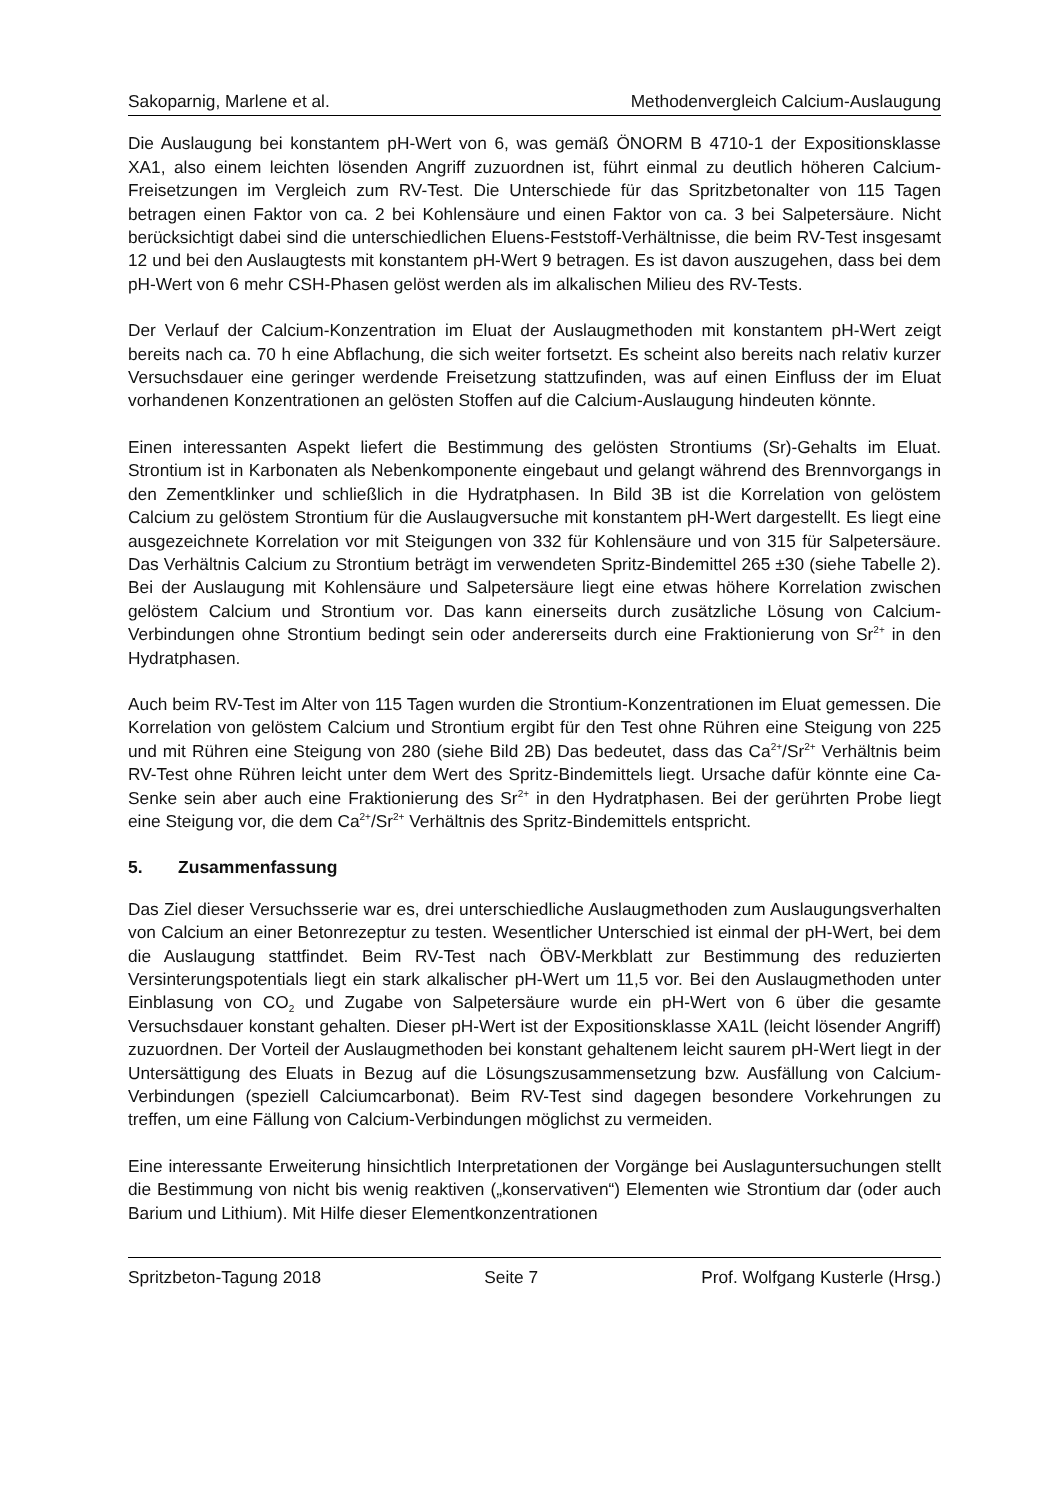Sakoparnig, Marlene et al. Methodenvergleich Calcium-Auslaugung
Die Auslaugung bei konstantem pH-Wert von 6, was gemäß ÖNORM B 4710-1 der Expositionsklasse XA1, also einem leichten lösenden Angriff zuzuordnen ist, führt einmal zu deutlich höheren Calcium-Freisetzungen im Vergleich zum RV-Test. Die Unterschiede für das Spritzbetonalter von 115 Tagen betragen einen Faktor von ca. 2 bei Kohlensäure und einen Faktor von ca. 3 bei Salpetersäure. Nicht berücksichtigt dabei sind die unterschiedlichen Eluens-Feststoff-Verhältnisse, die beim RV-Test insgesamt 12 und bei den Auslaugtests mit konstantem pH-Wert 9 betragen. Es ist davon auszugehen, dass bei dem pH-Wert von 6 mehr CSH-Phasen gelöst werden als im alkalischen Milieu des RV-Tests.
Der Verlauf der Calcium-Konzentration im Eluat der Auslaugmethoden mit konstantem pH-Wert zeigt bereits nach ca. 70 h eine Abflachung, die sich weiter fortsetzt. Es scheint also bereits nach relativ kurzer Versuchsdauer eine geringer werdende Freisetzung stattzufinden, was auf einen Einfluss der im Eluat vorhandenen Konzentrationen an gelösten Stoffen auf die Calcium-Auslaugung hindeuten könnte.
Einen interessanten Aspekt liefert die Bestimmung des gelösten Strontiums (Sr)-Gehalts im Eluat. Strontium ist in Karbonaten als Nebenkomponente eingebaut und gelangt während des Brennvorgangs in den Zementklinker und schließlich in die Hydratphasen. In Bild 3B ist die Korrelation von gelöstem Calcium zu gelöstem Strontium für die Auslaugversuche mit konstantem pH-Wert dargestellt. Es liegt eine ausgezeichnete Korrelation vor mit Steigungen von 332 für Kohlensäure und von 315 für Salpetersäure. Das Verhältnis Calcium zu Strontium beträgt im verwendeten Spritz-Bindemittel 265 ±30 (siehe Tabelle 2). Bei der Auslaugung mit Kohlensäure und Salpetersäure liegt eine etwas höhere Korrelation zwischen gelöstem Calcium und Strontium vor. Das kann einerseits durch zusätzliche Lösung von Calcium-Verbindungen ohne Strontium bedingt sein oder andererseits durch eine Fraktionierung von Sr<sup>2+</sup> in den Hydratphasen.
Auch beim RV-Test im Alter von 115 Tagen wurden die Strontium-Konzentrationen im Eluat gemessen. Die Korrelation von gelöstem Calcium und Strontium ergibt für den Test ohne Rühren eine Steigung von 225 und mit Rühren eine Steigung von 280 (siehe Bild 2B) Das bedeutet, dass das Ca<sup>2+</sup>/Sr<sup>2+</sup> Verhältnis beim RV-Test ohne Rühren leicht unter dem Wert des Spritz-Bindemittels liegt. Ursache dafür könnte eine Ca-Senke sein aber auch eine Fraktionierung des Sr<sup>2+</sup> in den Hydratphasen. Bei der gerührten Probe liegt eine Steigung vor, die dem Ca<sup>2+</sup>/Sr<sup>2+</sup> Verhältnis des Spritz-Bindemittels entspricht.
5. Zusammenfassung
Das Ziel dieser Versuchsserie war es, drei unterschiedliche Auslaugmethoden zum Auslaugungsverhalten von Calcium an einer Betonrezeptur zu testen. Wesentlicher Unterschied ist einmal der pH-Wert, bei dem die Auslaugung stattfindet. Beim RV-Test nach ÖBV-Merkblatt zur Bestimmung des reduzierten Versinterungspotentials liegt ein stark alkalischer pH-Wert um 11,5 vor. Bei den Auslaugmethoden unter Einblasung von CO<sub>2</sub> und Zugabe von Salpetersäure wurde ein pH-Wert von 6 über die gesamte Versuchsdauer konstant gehalten. Dieser pH-Wert ist der Expositionsklasse XA1L (leicht lösender Angriff) zuzuordnen. Der Vorteil der Auslaugmethoden bei konstant gehaltenem leicht saurem pH-Wert liegt in der Untersättigung des Eluats in Bezug auf die Lösungszusammensetzung bzw. Ausfällung von Calcium-Verbindungen (speziell Calciumcarbonat). Beim RV-Test sind dagegen besondere Vorkehrungen zu treffen, um eine Fällung von Calcium-Verbindungen möglichst zu vermeiden.
Eine interessante Erweiterung hinsichtlich Interpretationen der Vorgänge bei Auslaguntersuchungen stellt die Bestimmung von nicht bis wenig reaktiven („konservativen“) Elementen wie Strontium dar (oder auch Barium und Lithium). Mit Hilfe dieser Elementkonzentrationen
Spritzbeton-Tagung 2018 Seite 7 Prof. Wolfgang Kusterle (Hrsg.)